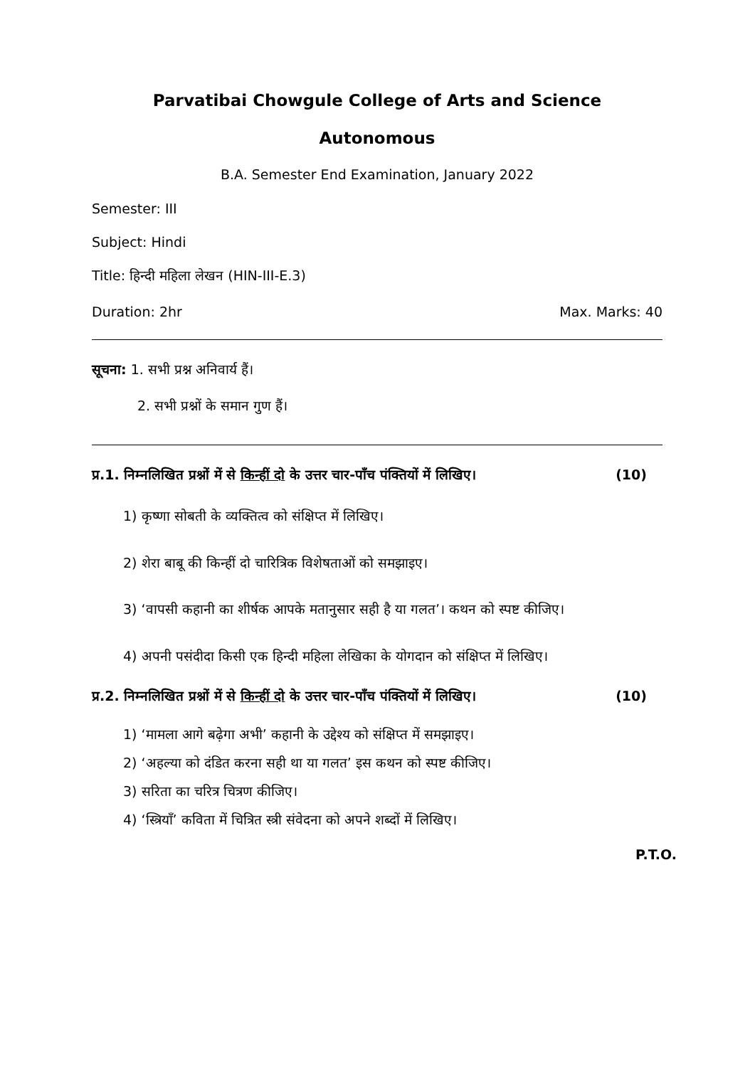Parvatibai Chowgule College of Arts and Science
Autonomous
B.A. Semester End Examination, January 2022
Semester: III
Subject: Hindi
Title: हिन्दी महिला लेखन (HIN-III-E.3)
Duration: 2hr Max. Marks: 40
सूचना: 1. सभी प्रश्न अनिवार्य हैं।
2. सभी प्रश्नों के समान गुण हैं।
प्र.1. निम्नलिखित प्रश्नों में से किन्हीं दो के उत्तर चार-पाँच पंक्तियों में लिखिए। (10)
1) कृष्णा सोबती के व्यक्तित्व को संक्षिप्त में लिखिए।
2) शेरा बाबू की किन्हीं दो चारित्रिक विशेषताओं को समझाइए।
3) ‘वापसी कहानी का शीर्षक आपके मतानुसार सही है या गलत’। कथन को स्पष्ट कीजिए।
4) अपनी पसंदीदा किसी एक हिन्दी महिला लेखिका के योगदान को संक्षिप्त में लिखिए।
प्र.2. निम्नलिखित प्रश्नों में से किन्हीं दो के उत्तर चार-पाँच पंक्तियों में लिखिए। (10)
1) ‘मामला आगे बढ़ेगा अभी’ कहानी के उद्देश्य को संक्षिप्त में समझाइए।
2) ‘अहल्या को दंडित करना सही था या गलत’ इस कथन को स्पष्ट कीजिए।
3) सरिता का चरित्र चित्रण कीजिए।
4) ‘स्त्रियाँ’ कविता में चित्रित स्त्री संवेदना को अपने शब्दों में लिखिए।
P.T.O.